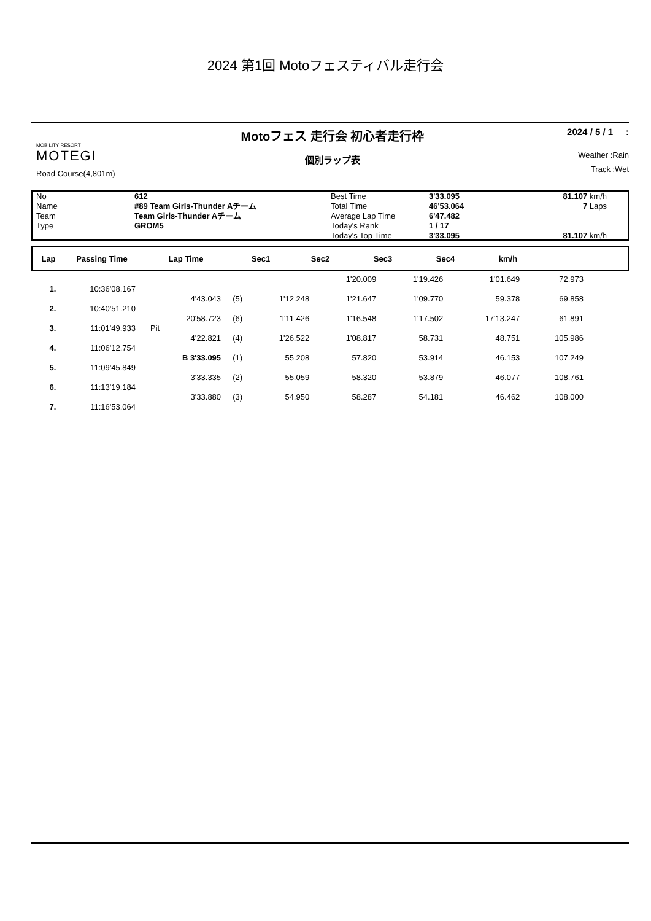2024 第1回 Motoフェスティバル走行会
MOBILITY RESORT
MOTEGI
Road Course(4,801m)
Motoフェス 走行会 初心者走行枠
個別ラップ表
2024 / 5 / 1 :
Weather :Rain
Track :Wet
No
Name
Team
Type
612
#89 Team Girls-Thunder Aチーム
Team Girls-Thunder Aチーム
GROM5
Best Time
Total Time
Average Lap Time
Today's Rank
Today's Top Time
3'33.095
46'53.064
6'47.482
1 / 17
3'33.095
81.107 km/h
7 Laps
81.107 km/h
| Lap | Passing Time | Lap Time | Sec1 | Sec2 | Sec3 | Sec4 | km/h | |
| --- | --- | --- | --- | --- | --- | --- | --- | --- |
| | | | | | 1'20.009 | 1'19.426 | 1'01.649 | 72.973 |
| 1. | 10:36'08.167 | | | | | | | |
| | | 4'43.043 | (5) | 1'12.248 | 1'21.647 | 1'09.770 | 59.378 | 69.858 |
| 2. | 10:40'51.210 | | | | | | | |
| | | 20'58.723 | (6) | 1'11.426 | 1'16.548 | 1'17.502 | 17'13.247 | 61.891 |
| 3. | 11:01'49.933 | Pit | | | | | | |
| | | 4'22.821 | (4) | 1'26.522 | 1'08.817 | 58.731 | 48.751 | 105.986 |
| 4. | 11:06'12.754 | | | | | | | |
| | | B 3'33.095 | (1) | 55.208 | 57.820 | 53.914 | 46.153 | 107.249 |
| 5. | 11:09'45.849 | | | | | | | |
| | | 3'33.335 | (2) | 55.059 | 58.320 | 53.879 | 46.077 | 108.761 |
| 6. | 11:13'19.184 | | | | | | | |
| | | 3'33.880 | (3) | 54.950 | 58.287 | 54.181 | 46.462 | 108.000 |
| 7. | 11:16'53.064 | | | | | | | |